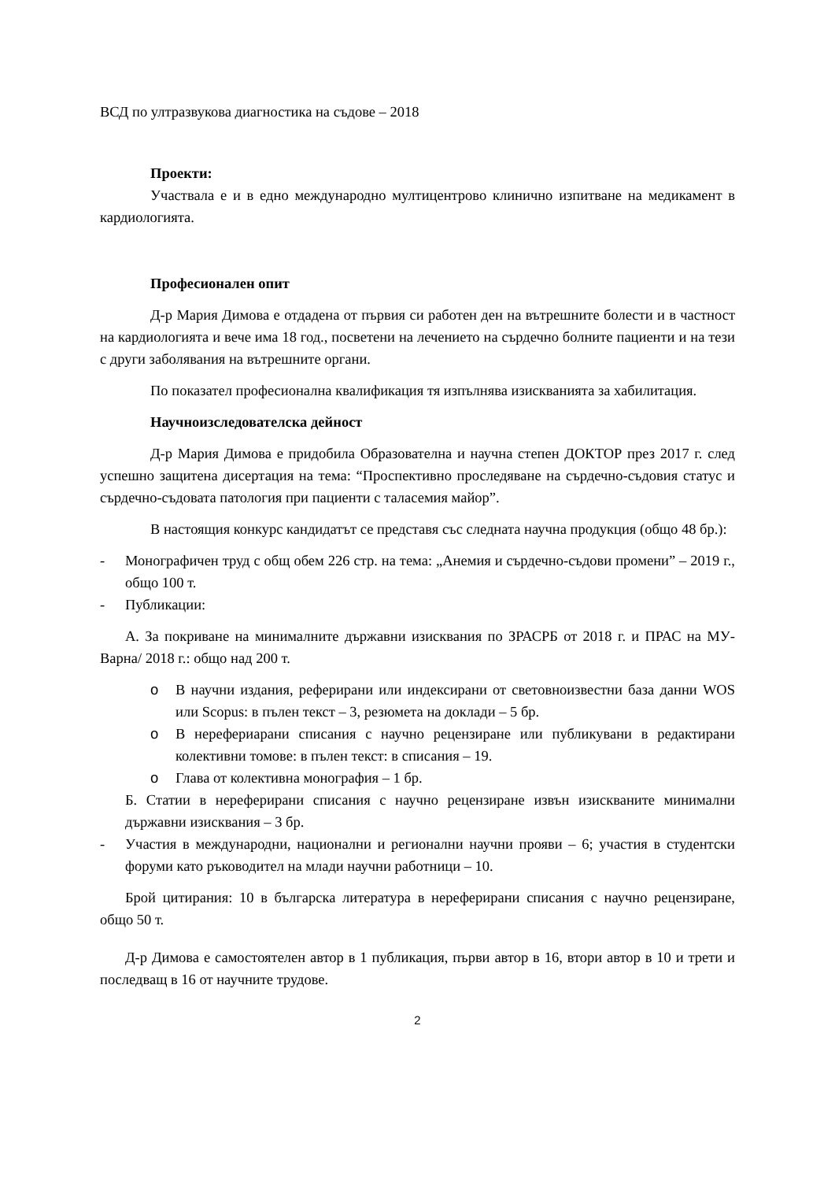ВСД по ултразвукова диагностика на съдове – 2018
Проекти:
Участвала е и в едно международно мултицентрово клинично изпитване на медикамент в кардиологията.
Професионален опит
Д-р Мария Димова е отдадена от първия си работен ден на вътрешните болести и в частност на кардиологията и вече има 18 год., посветени на лечението на сърдечно болните пациенти и на тези с други заболявания на вътрешните органи.
По показател професионална квалификация тя изпълнява изискванията за хабилитация.
Научноизследователска дейност
Д-р Мария Димова е придобила Образователна и научна степен ДОКТОР през 2017 г. след успешно защитена дисертация на тема: “Проспективно проследяване на сърдечно-съдовия статус и сърдечно-съдовата патология при пациенти с таласемия майор”.
В настоящия конкурс кандидатът се представя със следната научна продукция (общо 48 бр.):
- Монографичен труд с общ обем 226 стр. на тема: „Анемия и сърдечно-съдови промени” – 2019 г., общо 100 т.
- Публикации:
А. За покриване на минималните държавни изисквания по ЗРАСРБ от 2018 г. и ПРАС на МУ-Варна/ 2018 г.: общо над 200 т.
o В научни издания, реферирани или индексирани от световноизвестни база данни WOS или Scopus: в пълен текст – 3, резюмета на доклади – 5 бр.
o В нерефериарани списания с научно рецензиране или публикувани в редактирани колективни томове: в пълен текст: в списания – 19.
o Глава от колективна монография – 1 бр.
Б. Статии в нереферирани списания с научно рецензиране извън изискваните минимални държавни изисквания – 3 бр.
- Участия в международни, национални и регионални научни прояви – 6; участия в студентски форуми като ръководител на млади научни работници – 10.
Брой цитирания: 10 в българска литература в нереферирани списания с научно рецензиране, общо 50 т.
Д-р Димова е самостоятелен автор в 1 публикация, първи автор в 16, втори автор в 10 и трети и последващ в 16 от научните трудове.
2